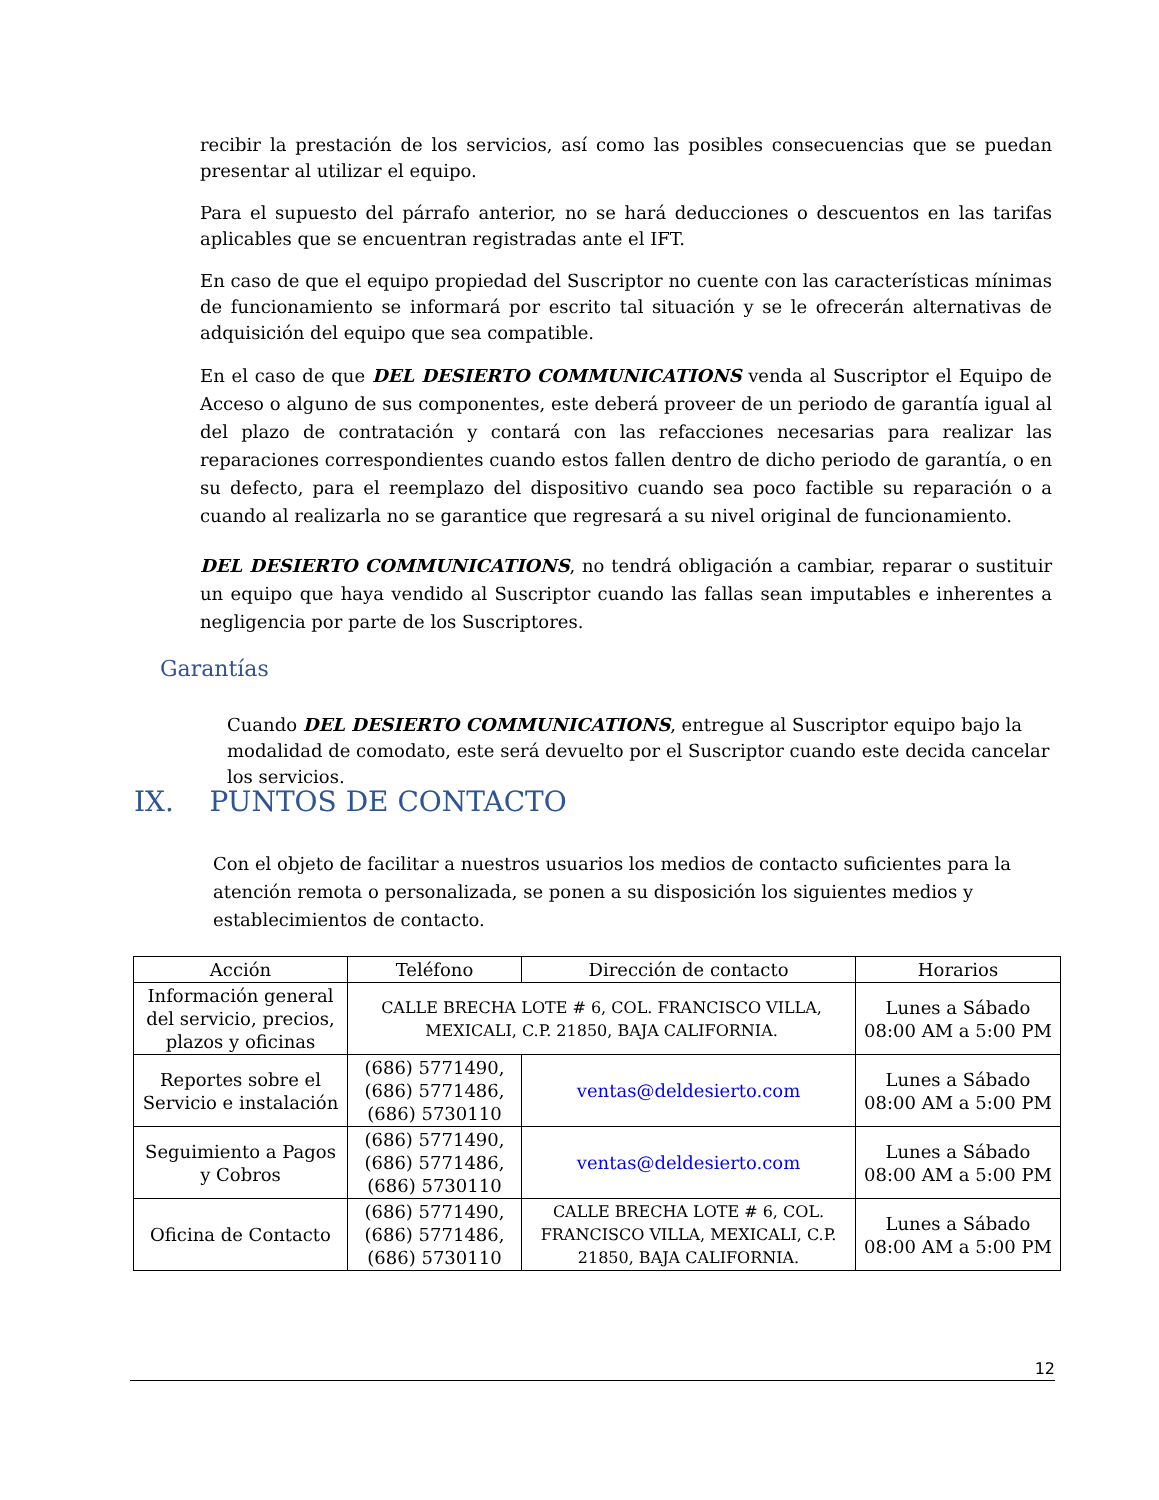recibir la prestación de los servicios, así como las posibles consecuencias que se puedan presentar al utilizar el equipo.
Para el supuesto del párrafo anterior, no se hará deducciones o descuentos en las tarifas aplicables que se encuentran registradas ante el IFT.
En caso de que el equipo propiedad del Suscriptor no cuente con las características mínimas de funcionamiento se informará por escrito tal situación y se le ofrecerán alternativas de adquisición del equipo que sea compatible.
En el caso de que DEL DESIERTO COMMUNICATIONS venda al Suscriptor el Equipo de Acceso o alguno de sus componentes, este deberá proveer de un periodo de garantía igual al del plazo de contratación y contará con las refacciones necesarias para realizar las reparaciones correspondientes cuando estos fallen dentro de dicho periodo de garantía, o en su defecto, para el reemplazo del dispositivo cuando sea poco factible su reparación o a cuando al realizarla no se garantice que regresará a su nivel original de funcionamiento.
DEL DESIERTO COMMUNICATIONS, no tendrá obligación a cambiar, reparar o sustituir un equipo que haya vendido al Suscriptor cuando las fallas sean imputables e inherentes a negligencia por parte de los Suscriptores.
Garantías
Cuando DEL DESIERTO COMMUNICATIONS, entregue al Suscriptor equipo bajo la modalidad de comodato, este será devuelto por el Suscriptor cuando este decida cancelar los servicios.
IX. PUNTOS DE CONTACTO
Con el objeto de facilitar a nuestros usuarios los medios de contacto suficientes para la atención remota o personalizada, se ponen a su disposición los siguientes medios y establecimientos de contacto.
| Acción | Teléfono | Dirección de contacto | Horarios |
| --- | --- | --- | --- |
| Información general del servicio, precios, plazos y oficinas | CALLE BRECHA LOTE # 6, COL. FRANCISCO VILLA, MEXICALI, C.P. 21850, BAJA CALIFORNIA. | | Lunes a Sábado 08:00 AM a 5:00 PM |
| Reportes sobre el Servicio e instalación | (686) 5771490, (686) 5771486, (686) 5730110 | ventas@deldesierto.com | Lunes a Sábado 08:00 AM a 5:00 PM |
| Seguimiento a Pagos y Cobros | (686) 5771490, (686) 5771486, (686) 5730110 | ventas@deldesierto.com | Lunes a Sábado 08:00 AM a 5:00 PM |
| Oficina de Contacto | (686) 5771490, (686) 5771486, (686) 5730110 | CALLE BRECHA LOTE # 6, COL. FRANCISCO VILLA, MEXICALI, C.P. 21850, BAJA CALIFORNIA. | Lunes a Sábado 08:00 AM a 5:00 PM |
12